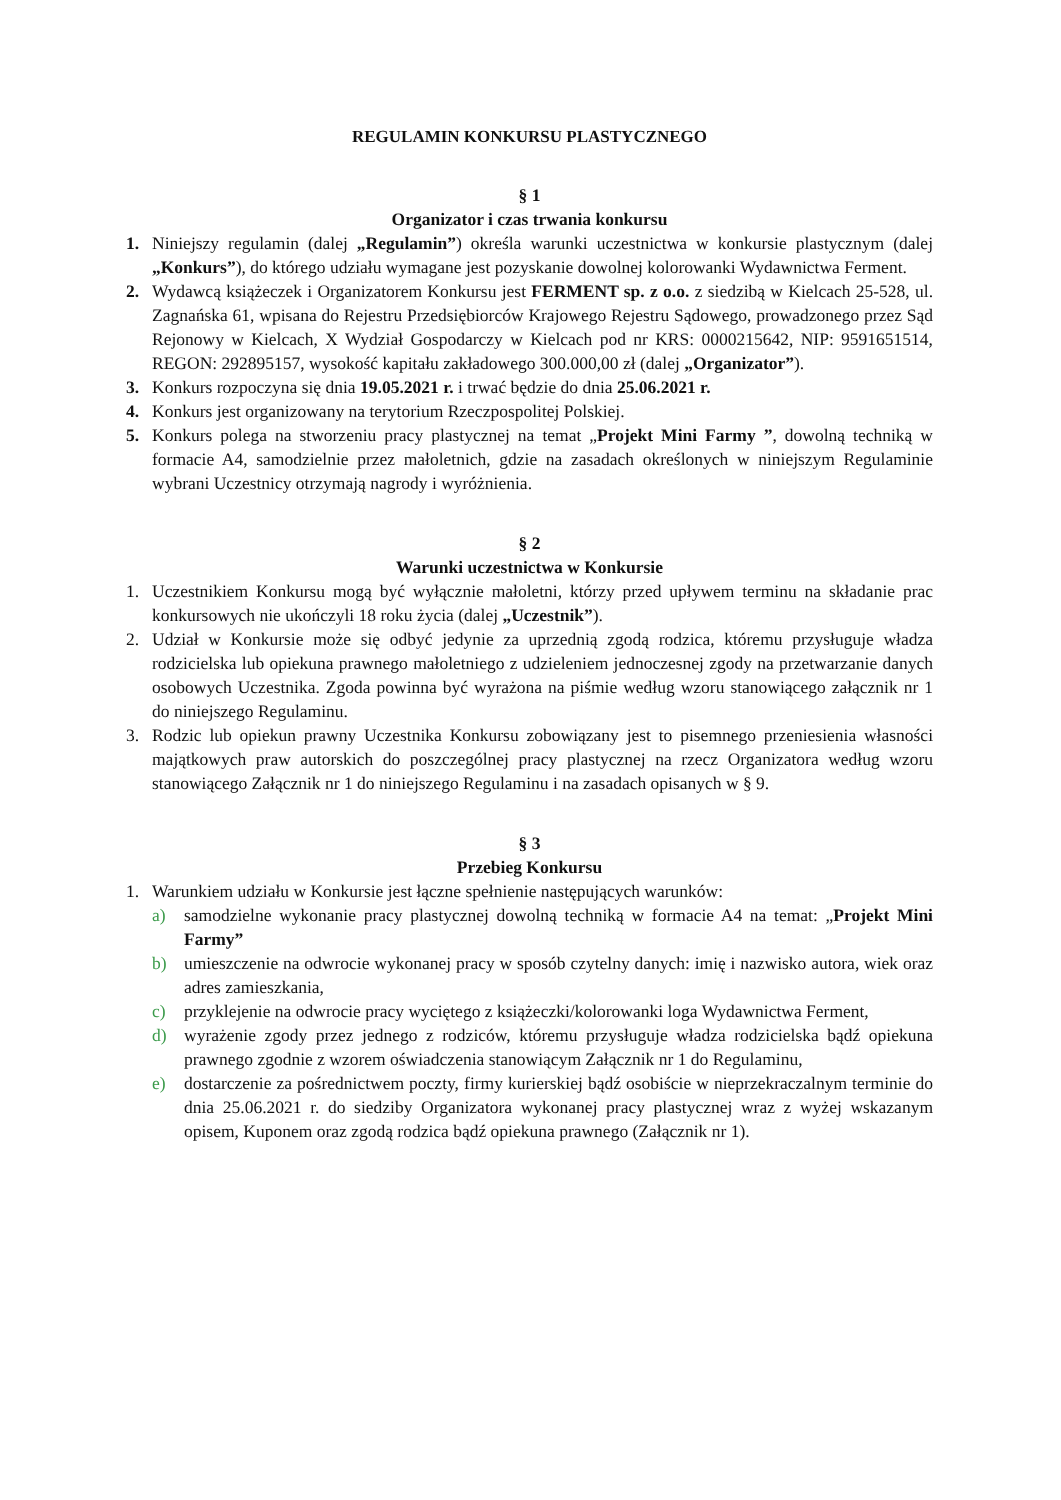REGULAMIN KONKURSU PLASTYCZNEGO
§ 1
Organizator i czas trwania konkursu
1. Niniejszy regulamin (dalej „Regulamin”) określa warunki uczestnictwa w konkursie plastycznym (dalej „Konkurs”), do którego udziału wymagane jest pozyskanie dowolnej kolorowanki Wydawnictwa Ferment.
2. Wydawcą książeczek i Organizatorem Konkursu jest FERMENT sp. z o.o. z siedzibą w Kielcach 25-528, ul. Zagnańska 61, wpisana do Rejestru Przedsiębiorców Krajowego Rejestru Sądowego, prowadzonego przez Sąd Rejonowy w Kielcach, X Wydział Gospodarczy w Kielcach pod nr KRS: 0000215642, NIP: 9591651514, REGON: 292895157, wysokość kapitału zakładowego 300.000,00 zł (dalej „Organizator”).
3. Konkurs rozpoczyna się dnia 19.05.2021 r. i trwać będzie do dnia 25.06.2021 r.
4. Konkurs jest organizowany na terytorium Rzeczpospolitej Polskiej.
5. Konkurs polega na stworzeniu pracy plastycznej na temat „Projekt Mini Farmy ”, dowolną techniką w formacie A4, samodzielnie przez małoletnich, gdzie na zasadach określonych w niniejszym Regulaminie wybrani Uczestnicy otrzymają nagrody i wyróżnienia.
§ 2
Warunki uczestnictwa w Konkursie
1. Uczestnikiem Konkursu mogą być wyłącznie małoletni, którzy przed upływem terminu na składanie prac konkursowych nie ukończyli 18 roku życia (dalej „Uczestnik”).
2. Udział w Konkursie może się odbyć jedynie za uprzednią zgodą rodzica, któremu przysługuje władza rodzicielska lub opiekuna prawnego małoletniego z udzieleniem jednoczesnej zgody na przetwarzanie danych osobowych Uczestnika. Zgoda powinna być wyrażona na piśmie według wzoru stanowiącego załącznik nr 1 do niniejszego Regulaminu.
3. Rodzic lub opiekun prawny Uczestnika Konkursu zobowiązany jest to pisemnego przeniesienia własności majątkowych praw autorskich do poszczególnej pracy plastycznej na rzecz Organizatora według wzoru stanowiącego Załącznik nr 1 do niniejszego Regulaminu i na zasadach opisanych w § 9.
§ 3
Przebieg Konkursu
1. Warunkiem udziału w Konkursie jest łączne spełnienie następujących warunków:
a) samodzielne wykonanie pracy plastycznej dowolną techniką w formacie A4 na temat: „Projekt Mini Farmy”
b) umieszczenie na odwrocie wykonanej pracy w sposób czytelny danych: imię i nazwisko autora, wiek oraz adres zamieszkania,
c) przyklejenie na odwrocie pracy wyciętego z książeczki/kolorowanki loga Wydawnictwa Ferment,
d) wyrażenie zgody przez jednego z rodziców, któremu przysługuje władza rodzicielska bądź opiekuna prawnego zgodnie z wzorem oświadczenia stanowiącym Załącznik nr 1 do Regulaminu,
e) dostarczenie za pośrednictwem poczty, firmy kurierskiej bądź osobiście w nieprzekraczalnym terminie do dnia 25.06.2021 r. do siedziby Organizatora wykonanej pracy plastycznej wraz z wyżej wskazanym opisem, Kuponem oraz zgodą rodzica bądź opiekuna prawnego (Załącznik nr 1).